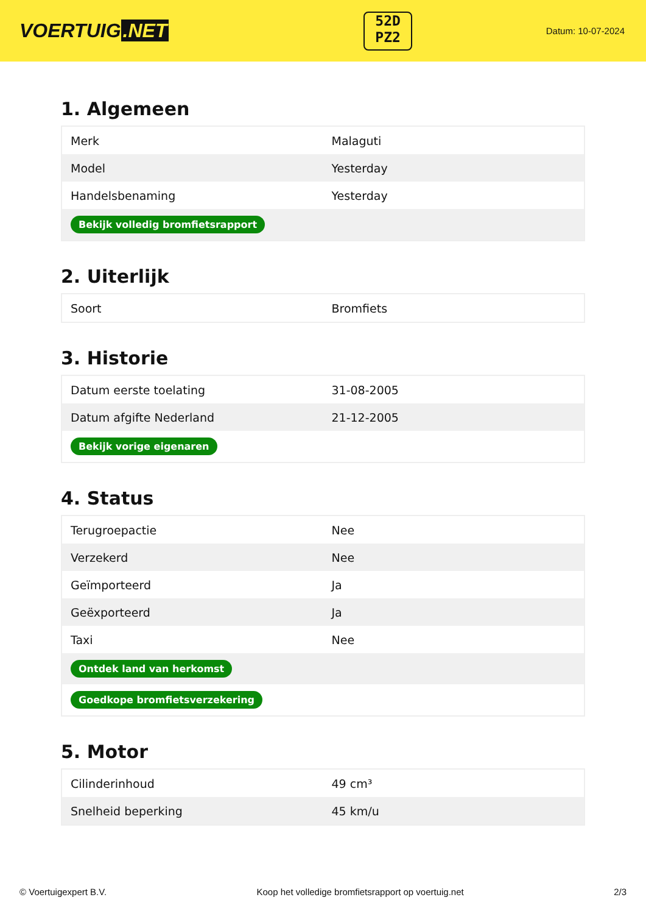VOERTUIG.NET
52D
PZ2
Datum: 10-07-2024
1. Algemeen
| Merk | Malaguti |
| Model | Yesterday |
| Handelsbenaming | Yesterday |
| Bekijk volledig bromfietsrapport | |
2. Uiterlijk
| Soort | Bromfiets |
3. Historie
| Datum eerste toelating | 31-08-2005 |
| Datum afgifte Nederland | 21-12-2005 |
| Bekijk vorige eigenaren | |
4. Status
| Terugroepactie | Nee |
| Verzekerd | Nee |
| Geïmporteerd | Ja |
| Geëxporteerd | Ja |
| Taxi | Nee |
| Ontdek land van herkomst | |
| Goedkope bromfietsverzekering | |
5. Motor
| Cilinderinhoud | 49 cm³ |
| Snelheid beperking | 45 km/u |
© Voertuigexpert B.V. Koop het volledige bromfietsrapport op voertuig.net 2/3